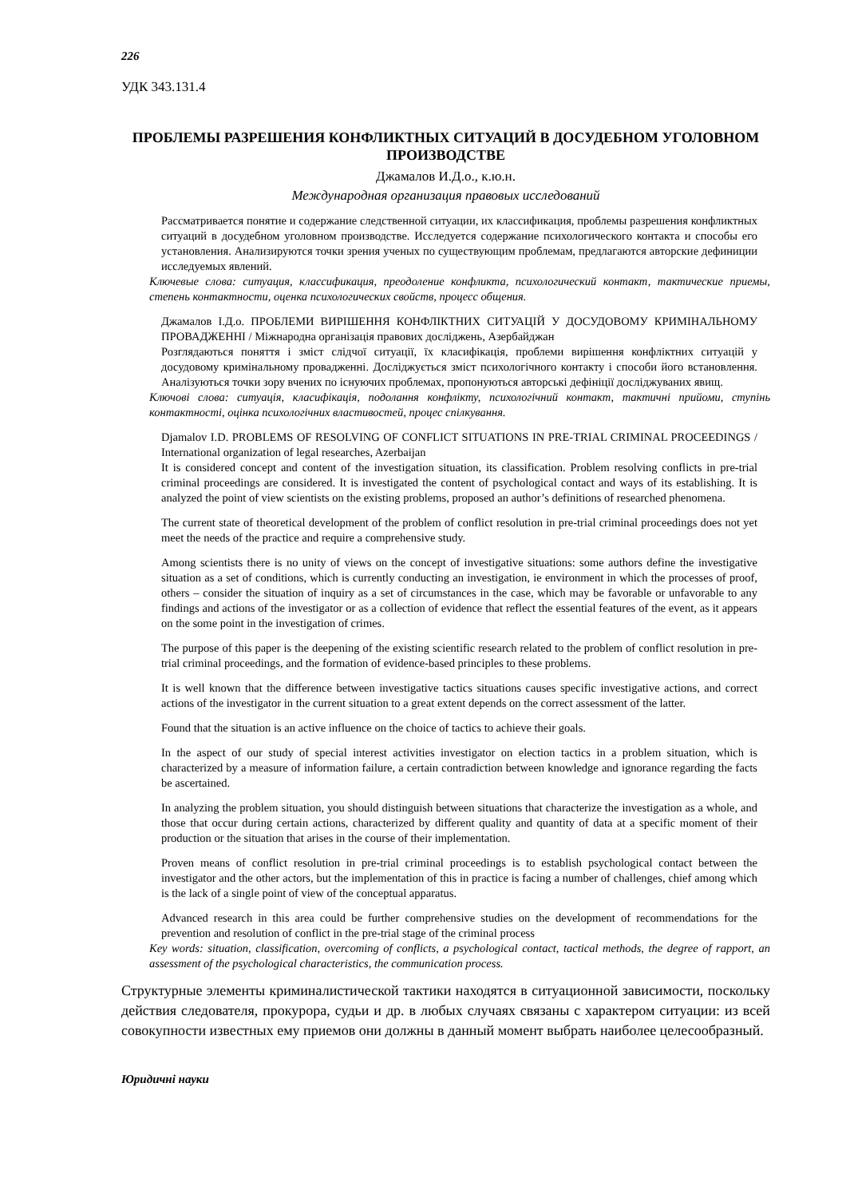226
УДК 343.131.4
ПРОБЛЕМЫ РАЗРЕШЕНИЯ КОНФЛИКТНЫХ СИТУАЦИЙ В ДОСУДЕБНОМ УГОЛОВНОМ ПРОИЗВОДСТВЕ
Джамалов И.Д.о., к.ю.н.
Международная организация правовых исследований
Рассматривается понятие и содержание следственной ситуации, их классификация, проблемы разрешения конфликтных ситуаций в досудебном уголовном производстве. Исследуется содержание психологического контакта и способы его установления. Анализируются точки зрения ученых по существующим проблемам, предлагаются авторские дефиниции исследуемых явлений.
Ключевые слова: ситуация, классификация, преодоление конфликта, психологический контакт, тактические приемы, степень контактности, оценка психологических свойств, процесс общения.
Джамалов І.Д.о. ПРОБЛЕМИ ВИРІШЕННЯ КОНФЛІКТНИХ СИТУАЦІЙ У ДОСУДОВОМУ КРИМІНАЛЬНОМУ ПРОВАДЖЕННІ / Міжнародна організація правових досліджень, Азербайджан
Розглядаються поняття і зміст слідчої ситуації, їх класифікація, проблеми вирішення конфліктних ситуацій у досудовому кримінальному провадженні. Досліджується зміст психологічного контакту і способи його встановлення. Аналізуються точки зору вчених по існуючих проблемах, пропонуються авторські дефініції досліджуваних явищ.
Ключові слова: ситуація, класифікація, подолання конфлікту, психологічний контакт, тактичні прийоми, ступінь контактності, оцінка психологічних властивостей, процес спілкування.
Djamalov I.D. PROBLEMS OF RESOLVING OF CONFLICT SITUATIONS IN PRE-TRIAL CRIMINAL PROCEEDINGS / International organization of legal researches, Azerbaijan
It is considered concept and content of the investigation situation, its classification. Problem resolving conflicts in pre-trial criminal proceedings are considered. It is investigated the content of psychological contact and ways of its establishing. It is analyzed the point of view scientists on the existing problems, proposed an author’s definitions of researched phenomena.
The current state of theoretical development of the problem of conflict resolution in pre-trial criminal proceedings does not yet meet the needs of the practice and require a comprehensive study.
Among scientists there is no unity of views on the concept of investigative situations: some authors define the investigative situation as a set of conditions, which is currently conducting an investigation, ie environment in which the processes of proof, others – consider the situation of inquiry as a set of circumstances in the case, which may be favorable or unfavorable to any findings and actions of the investigator or as a collection of evidence that reflect the essential features of the event, as it appears on the some point in the investigation of crimes.
The purpose of this paper is the deepening of the existing scientific research related to the problem of conflict resolution in pre-trial criminal proceedings, and the formation of evidence-based principles to these problems.
It is well known that the difference between investigative tactics situations causes specific investigative actions, and correct actions of the investigator in the current situation to a great extent depends on the correct assessment of the latter.
Found that the situation is an active influence on the choice of tactics to achieve their goals.
In the aspect of our study of special interest activities investigator on election tactics in a problem situation, which is characterized by a measure of information failure, a certain contradiction between knowledge and ignorance regarding the facts be ascertained.
In analyzing the problem situation, you should distinguish between situations that characterize the investigation as a whole, and those that occur during certain actions, characterized by different quality and quantity of data at a specific moment of their production or the situation that arises in the course of their implementation.
Proven means of conflict resolution in pre-trial criminal proceedings is to establish psychological contact between the investigator and the other actors, but the implementation of this in practice is facing a number of challenges, chief among which is the lack of a single point of view of the conceptual apparatus.
Advanced research in this area could be further comprehensive studies on the development of recommendations for the prevention and resolution of conflict in the pre-trial stage of the criminal process
Key words: situation, classification, overcoming of conflicts, a psychological contact, tactical methods, the degree of rapport, an assessment of the psychological characteristics, the communication process.
Структурные элементы криминалистической тактики находятся в ситуационной зависимости, поскольку действия следователя, прокурора, судьи и др. в любых случаях связаны с характером ситуации: из всей совокупности известных ему приемов они должны в данный момент выбрать наиболее целесообразный.
Юридичні науки